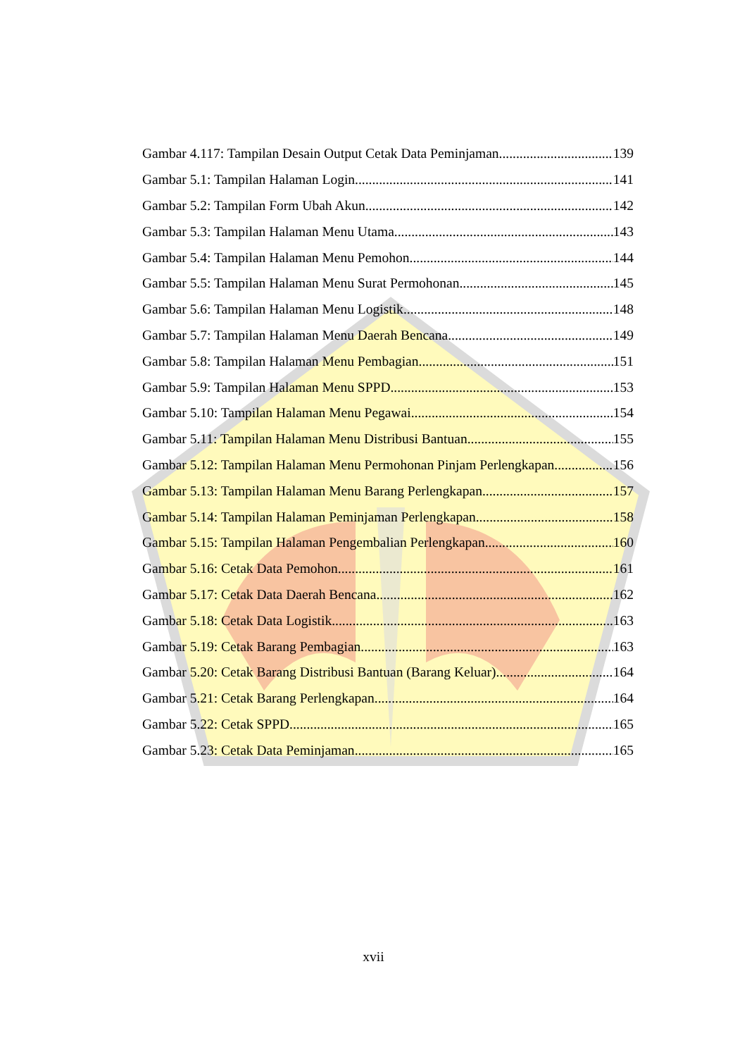Gambar 4.117: Tampilan Desain Output Cetak Data Peminjaman 139
Gambar 5.1: Tampilan Halaman Login 141
Gambar 5.2: Tampilan Form Ubah Akun 142
Gambar 5.3: Tampilan Halaman Menu Utama 143
Gambar 5.4: Tampilan Halaman Menu Pemohon 144
Gambar 5.5: Tampilan Halaman Menu Surat Permohonan 145
Gambar 5.6: Tampilan Halaman Menu Logistik 148
Gambar 5.7: Tampilan Halaman Menu Daerah Bencana 149
Gambar 5.8: Tampilan Halaman Menu Pembagian 151
Gambar 5.9: Tampilan Halaman Menu SPPD 153
Gambar 5.10: Tampilan Halaman Menu Pegawai 154
Gambar 5.11: Tampilan Halaman Menu Distribusi Bantuan 155
Gambar 5.12: Tampilan Halaman Menu Permohonan Pinjam Perlengkapan 156
Gambar 5.13: Tampilan Halaman Menu Barang Perlengkapan 157
Gambar 5.14: Tampilan Halaman Peminjaman Perlengkapan 158
Gambar 5.15: Tampilan Halaman Pengembalian Perlengkapan 160
Gambar 5.16: Cetak Data Pemohon 161
Gambar 5.17: Cetak Data Daerah Bencana 162
Gambar 5.18: Cetak Data Logistik 163
Gambar 5.19: Cetak Barang Pembagian 163
Gambar 5.20: Cetak Barang Distribusi Bantuan (Barang Keluar) 164
Gambar 5.21: Cetak Barang Perlengkapan 164
Gambar 5.22: Cetak SPPD 165
Gambar 5.23: Cetak Data Peminjaman 165
xvii